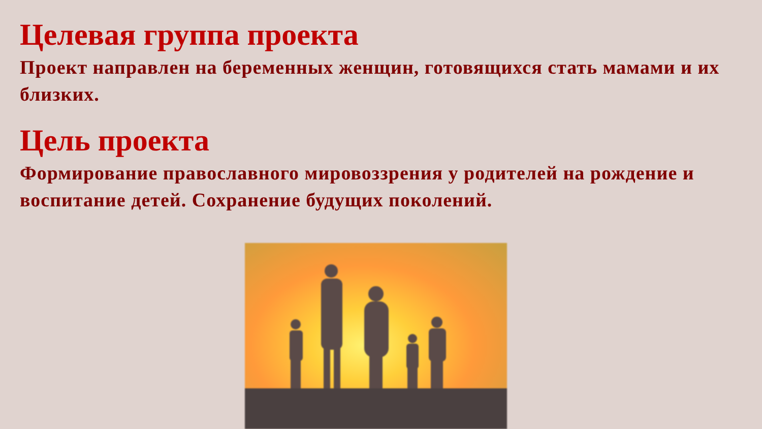Целевая группа проекта
Проект направлен на беременных женщин, готовящихся стать мамами и их близких.
Цель проекта
Формирование православного мировоззрения у родителей на рождение и воспитание детей. Сохранение будущих поколений.